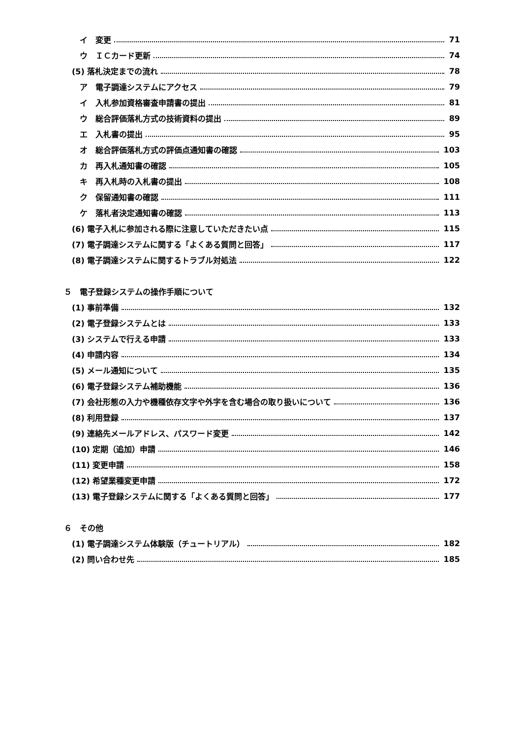イ　変更 71
ウ　ＩＣカード更新 74
(5) 落札決定までの流れ 78
ア　電子調達システムにアクセス 79
イ　入札参加資格審査申請書の提出 81
ウ　総合評価落札方式の技術資料の提出 89
エ　入札書の提出 95
オ　総合評価落札方式の評価点通知書の確認 103
カ　再入札通知書の確認 105
キ　再入札時の入札書の提出 108
ク　保留通知書の確認 111
ケ　落札者決定通知書の確認 113
(6) 電子入札に参加される際に注意していただきたい点 115
(7) 電子調達システムに関する「よくある質問と回答」 117
(8) 電子調達システムに関するトラブル対処法 122
５　電子登録システムの操作手順について
(1) 事前準備 132
(2) 電子登録システムとは 133
(3) システムで行える申請 133
(4) 申請内容 134
(5) メール通知について 135
(6) 電子登録システム補助機能 136
(7) 会社形態の入力や機種依存文字や外字を含む場合の取り扱いについて 136
(8) 利用登録 137
(9) 連絡先メールアドレス、パスワード変更 142
(10) 定期（追加）申請 146
(11) 変更申請 158
(12) 希望業種変更申請 172
(13) 電子登録システムに関する「よくある質問と回答」 177
６　その他
(1) 電子調達システム体験版（チュートリアル） 182
(2) 問い合わせ先 185